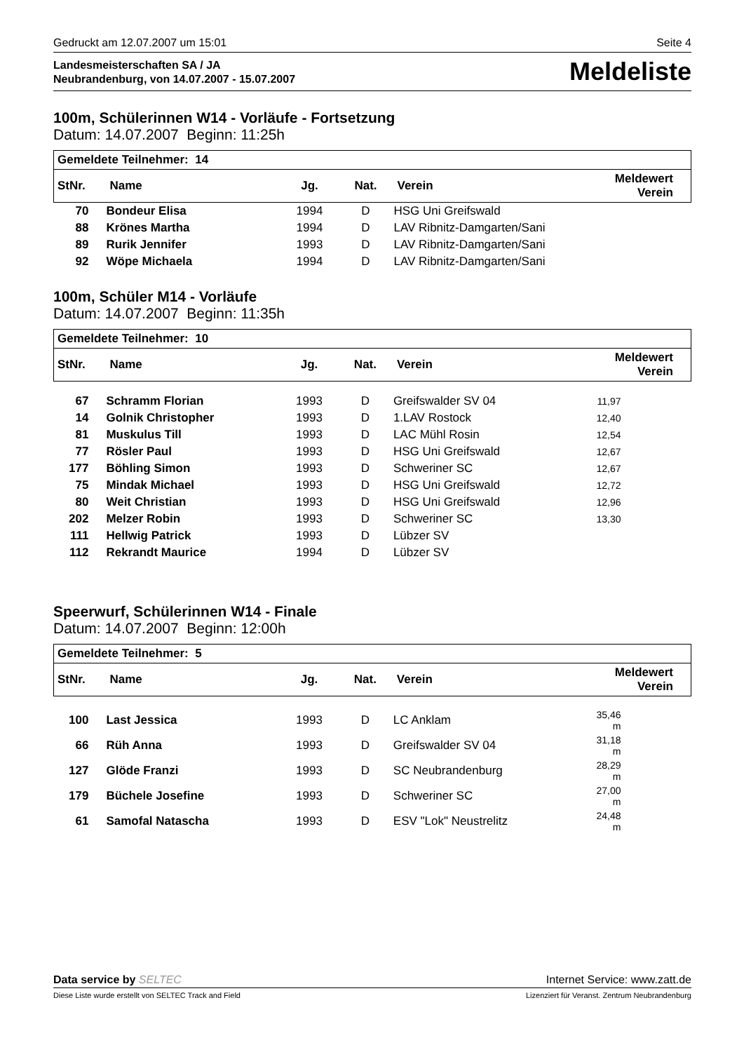Gedruckt am 12.07.2007 um 15:01 Seite 4
Landesmeisterschaften SA / JA
Neubrandenburg, von 14.07.2007 - 15.07.2007
Meldeliste
100m, Schülerinnen W14 - Vorläufe - Fortsetzung
Datum: 14.07.2007 Beginn: 11:25h
| Gemeldete Teilnehmer: 14 | | | | | |
| --- | --- | --- | --- | --- | --- |
| StNr. | Name | Jg. | Nat. | Verein | Meldewert Verein |
| 70 | Bondeur Elisa | 1994 | D | HSG Uni Greifswald | |
| 88 | Krönes Martha | 1994 | D | LAV Ribnitz-Damgarten/Sani | |
| 89 | Rurik Jennifer | 1993 | D | LAV Ribnitz-Damgarten/Sani | |
| 92 | Wöpe Michaela | 1994 | D | LAV Ribnitz-Damgarten/Sani | |
100m, Schüler M14 - Vorläufe
Datum: 14.07.2007 Beginn: 11:35h
| Gemeldete Teilnehmer: 10 | | | | | |
| --- | --- | --- | --- | --- | --- |
| StNr. | Name | Jg. | Nat. | Verein | Meldewert Verein |
| 67 | Schramm Florian | 1993 | D | Greifswalder SV 04 | 11,97 |
| 14 | Golnik Christopher | 1993 | D | 1.LAV Rostock | 12,40 |
| 81 | Muskulus Till | 1993 | D | LAC Mühl Rosin | 12,54 |
| 77 | Rösler Paul | 1993 | D | HSG Uni Greifswald | 12,67 |
| 177 | Böhling Simon | 1993 | D | Schweriner SC | 12,67 |
| 75 | Mindak Michael | 1993 | D | HSG Uni Greifswald | 12,72 |
| 80 | Weit Christian | 1993 | D | HSG Uni Greifswald | 12,96 |
| 202 | Melzer Robin | 1993 | D | Schweriner SC | 13,30 |
| 111 | Hellwig Patrick | 1993 | D | Lübzer SV | |
| 112 | Rekrandt Maurice | 1994 | D | Lübzer SV | |
Speerwurf, Schülerinnen W14 - Finale
Datum: 14.07.2007 Beginn: 12:00h
| Gemeldete Teilnehmer: 5 | | | | | |
| --- | --- | --- | --- | --- | --- |
| StNr. | Name | Jg. | Nat. | Verein | Meldewert Verein |
| 100 | Last Jessica | 1993 | D | LC Anklam | 35,46 m |
| 66 | Rüh Anna | 1993 | D | Greifswalder SV 04 | 31,18 m |
| 127 | Glöde Franzi | 1993 | D | SC Neubrandenburg | 28,29 m |
| 179 | Büchele Josefine | 1993 | D | Schweriner SC | 27,00 m |
| 61 | Samofal Natascha | 1993 | D | ESV "Lok" Neustrelitz | 24,48 m |
Data service by SELTEC Internet Service: www.zatt.de
Diese Liste wurde erstellt von SELTEC Track and Field Lizenziert für Veranst. Zentrum Neubrandenburg